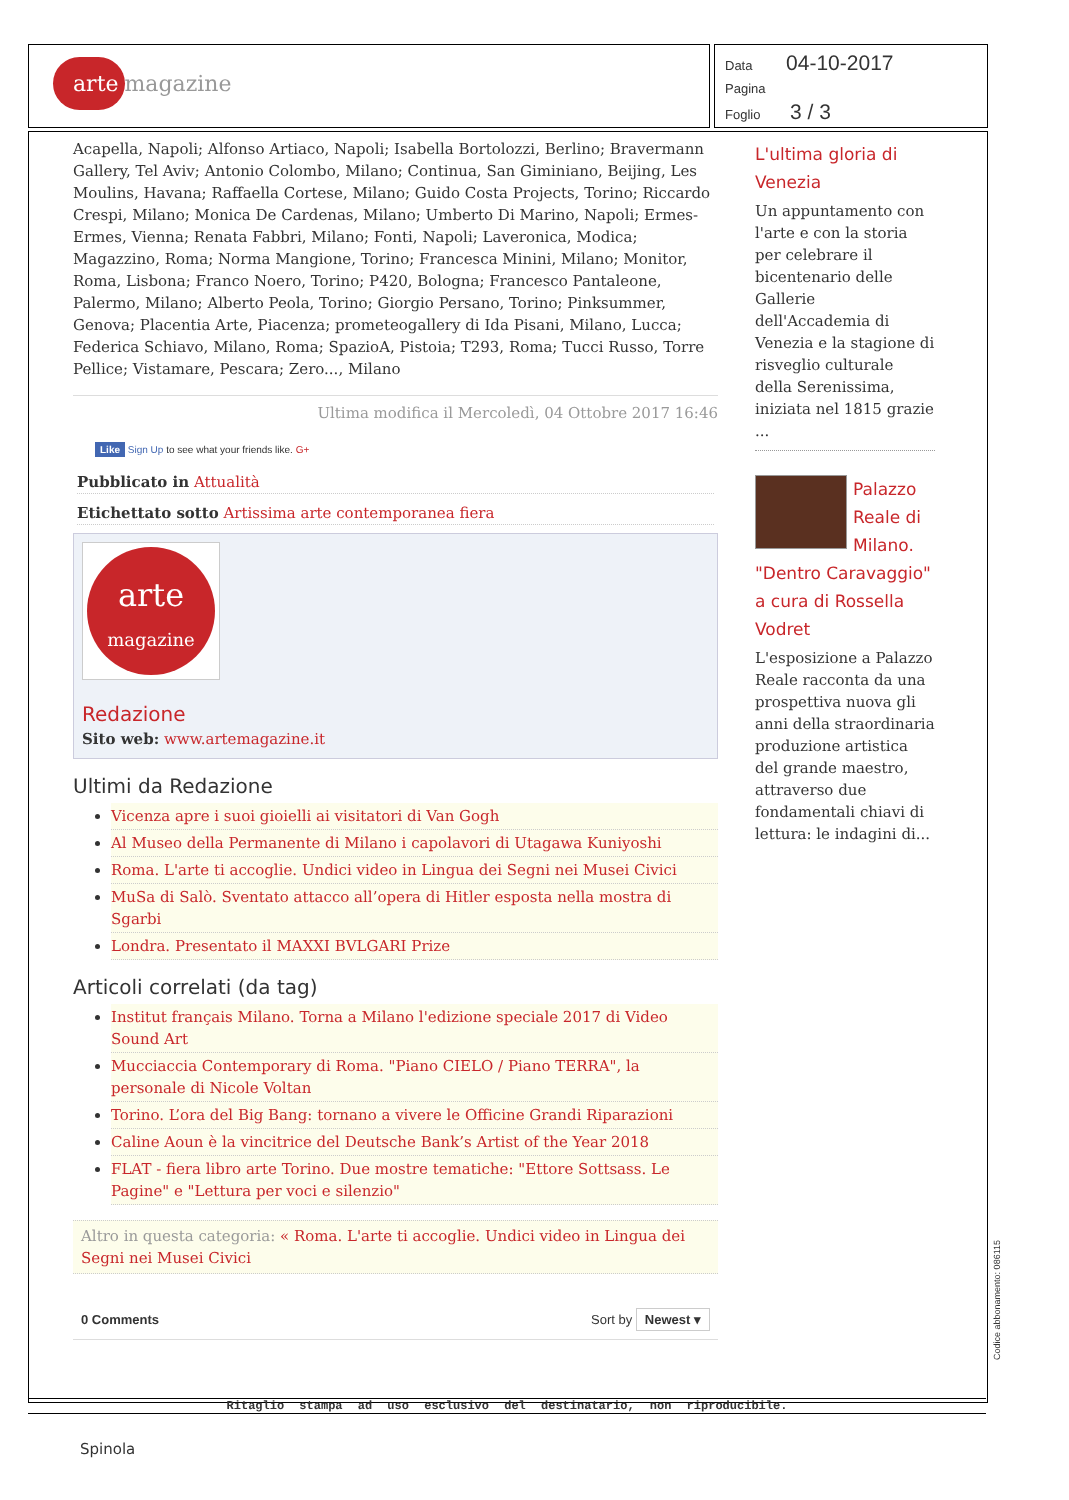arte magazine
Data 04-10-2017
Pagina
Foglio 3 / 3
Acapella, Napoli; Alfonso Artiaco, Napoli; Isabella Bortolozzi, Berlino; Bravermann Gallery, Tel Aviv; Antonio Colombo, Milano; Continua, San Giminiano, Beijing, Les Moulins, Havana; Raffaella Cortese, Milano; Guido Costa Projects, Torino; Riccardo Crespi, Milano; Monica De Cardenas, Milano; Umberto Di Marino, Napoli; Ermes-Ermes, Vienna; Renata Fabbri, Milano; Fonti, Napoli; Laveronica, Modica; Magazzino, Roma; Norma Mangione, Torino; Francesca Minini, Milano; Monitor, Roma, Lisbona; Franco Noero, Torino; P420, Bologna; Francesco Pantaleone, Palermo, Milano; Alberto Peola, Torino; Giorgio Persano, Torino; Pinksummer, Genova; Placentia Arte, Piacenza; prometeogallery di Ida Pisani, Milano, Lucca; Federica Schiavo, Milano, Roma; SpazioA, Pistoia; T293, Roma; Tucci Russo, Torre Pellice; Vistamare, Pescara; Zero..., Milano
Ultima modifica il Mercoledì, 04 Ottobre 2017 16:46
Like Sign Up to see what your friends like. G+
Pubblicato in Attualità
Etichettato sotto Artissima arte contemporanea fiera
arte
magazine
Redazione
Sito web: www.artemagazine.it
Ultimi da Redazione
Vicenza apre i suoi gioielli ai visitatori di Van Gogh
Al Museo della Permanente di Milano i capolavori di Utagawa Kuniyoshi
Roma. L'arte ti accoglie. Undici video in Lingua dei Segni nei Musei Civici
MuSa di Salò. Sventato attacco all’opera di Hitler esposta nella mostra di Sgarbi
Londra. Presentato il MAXXI BVLGARI Prize
Articoli correlati (da tag)
Institut français Milano. Torna a Milano l'edizione speciale 2017 di Video Sound Art
Mucciaccia Contemporary di Roma. "Piano CIELO / Piano TERRA", la personale di Nicole Voltan
Torino. L’ora del Big Bang: tornano a vivere le Officine Grandi Riparazioni
Caline Aoun è la vincitrice del Deutsche Bank’s Artist of the Year 2018
FLAT - fiera libro arte Torino. Due mostre tematiche: "Ettore Sottsass. Le Pagine" e "Lettura per voci e silenzio"
Altro in questa categoria: « Roma. L'arte ti accoglie. Undici video in Lingua dei Segni nei Musei Civici
0 Comments Sort by Newest ▾
L'ultima gloria di Venezia
Un appuntamento con l'arte e con la storia per celebrare il bicentenario delle Gallerie dell'Accademia di Venezia e la stagione di risveglio culturale della Serenissima, iniziata nel 1815 grazie ...
Palazzo Reale di Milano. "Dentro Caravaggio" a cura di Rossella Vodret
L'esposizione a Palazzo Reale racconta da una prospettiva nuova gli anni della straordinaria produzione artistica del grande maestro, attraverso due fondamentali chiavi di lettura: le indagini di...
Ritaglio stampa ad uso esclusivo del destinatario, non riproducibile.
Codice abbonamento: 086115
Spinola